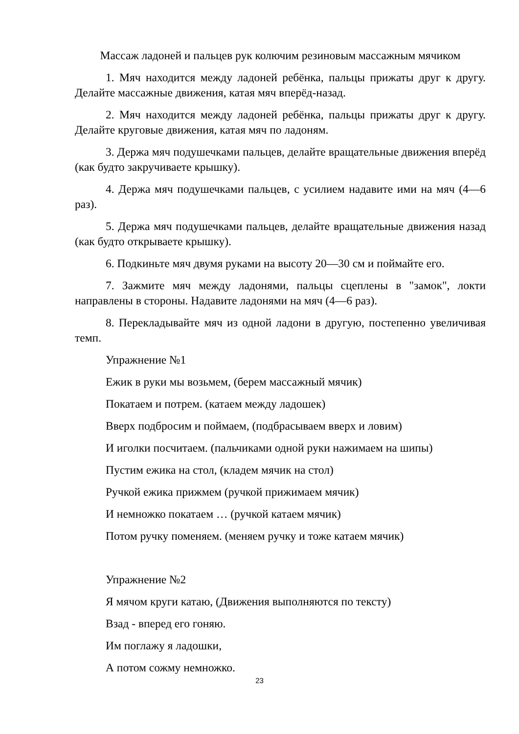Массаж ладоней и пальцев рук колючим резиновым массажным мячиком
1. Мяч находится между ладоней ребёнка, пальцы прижаты друг к другу. Делайте массажные движения, катая мяч вперёд-назад.
2. Мяч находится между ладоней ребёнка, пальцы прижаты друг к другу. Делайте круговые движения, катая мяч по ладоням.
3. Держа мяч подушечками пальцев, делайте вращательные движения вперёд (как будто закручиваете крышку).
4. Держа мяч подушечками пальцев, с усилием надавите ими на мяч (4—6 раз).
5. Держа мяч подушечками пальцев, делайте вращательные движения назад (как будто открываете крышку).
6. Подкиньте мяч двумя руками на высоту 20—30 см и поймайте его.
7. Зажмите мяч между ладонями, пальцы сцеплены в "замок", локти направлены в стороны. Надавите ладонями на мяч (4—6 раз).
8. Перекладывайте мяч из одной ладони в другую, постепенно увеличивая темп.
Упражнение №1
Ежик в руки мы возьмем, (берем массажный мячик)
Покатаем и потрем. (катаем между ладошек)
Вверх подбросим и поймаем, (подбрасываем вверх и ловим)
И иголки посчитаем. (пальчиками одной руки нажимаем на шипы)
Пустим ежика на стол, (кладем мячик на стол)
Ручкой ежика прижмем (ручкой прижимаем мячик)
И немножко покатаем … (ручкой катаем мячик)
Потом ручку поменяем. (меняем ручку и тоже катаем мячик)
Упражнение №2
Я мячом круги катаю, (Движения выполняются по тексту)
Взад - вперед его гоняю.
Им поглажу я ладошки,
А потом сожму немножко.
23